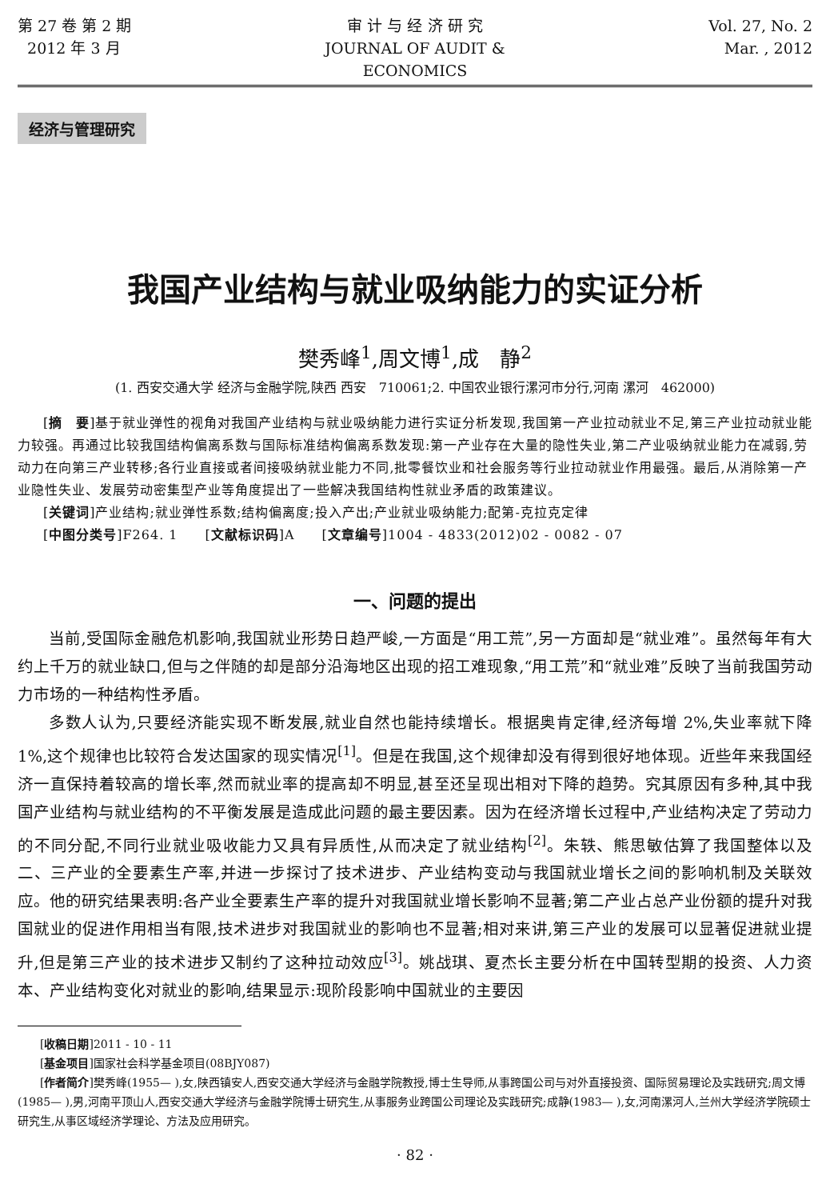第 27 卷 第 2 期
2012 年 3 月
审 计 与 经 济 研 究
JOURNAL OF AUDIT & ECONOMICS
Vol. 27, No. 2
Mar. , 2012
经济与管理研究
我国产业结构与就业吸纳能力的实证分析
樊秀峰<sup>1</sup>,周文博<sup>1</sup>,成　静<sup>2</sup>
(1. 西安交通大学 经济与金融学院,陕西 西安　710061;2. 中国农业银行漯河市分行,河南 漯河　462000)
[摘　要]基于就业弹性的视角对我国产业结构与就业吸纳能力进行实证分析发现,我国第一产业拉动就业不足,第三产业拉动就业能力较强。再通过比较我国结构偏离系数与国际标准结构偏离系数发现:第一产业存在大量的隐性失业,第二产业吸纳就业能力在减弱,劳动力在向第三产业转移;各行业直接或者间接吸纳就业能力不同,批零餐饮业和社会服务等行业拉动就业作用最强。最后,从消除第一产业隐性失业、发展劳动密集型产业等角度提出了一些解决我国结构性就业矛盾的政策建议。
[关键词]产业结构;就业弹性系数;结构偏离度;投入产出;产业就业吸纳能力;配第-克拉克定律
[中图分类号]F264. 1　　[文献标识码]A　　[文章编号]1004 - 4833(2012)02 - 0082 - 07
一、问题的提出
当前,受国际金融危机影响,我国就业形势日趋严峻,一方面是“用工荒”,另一方面却是“就业难”。虽然每年有大约上千万的就业缺口,但与之伴随的却是部分沿海地区出现的招工难现象,“用工荒”和“就业难”反映了当前我国劳动力市场的一种结构性矛盾。
多数人认为,只要经济能实现不断发展,就业自然也能持续增长。根据奥肯定律,经济每增 2%,失业率就下降 1%,这个规律也比较符合发达国家的现实情况<sup>[1]</sup>。但是在我国,这个规律却没有得到很好地体现。近些年来我国经济一直保持着较高的增长率,然而就业率的提高却不明显,甚至还呈现出相对下降的趋势。究其原因有多种,其中我国产业结构与就业结构的不平衡发展是造成此问题的最主要因素。因为在经济增长过程中,产业结构决定了劳动力的不同分配,不同行业就业吸收能力又具有异质性,从而决定了就业结构<sup>[2]</sup>。朱轶、熊思敏估算了我国整体以及二、三产业的全要素生产率,并进一步探讨了技术进步、产业结构变动与我国就业增长之间的影响机制及关联效应。他的研究结果表明:各产业全要素生产率的提升对我国就业增长影响不显著;第二产业占总产业份额的提升对我国就业的促进作用相当有限,技术进步对我国就业的影响也不显著;相对来讲,第三产业的发展可以显著促进就业提升,但是第三产业的技术进步又制约了这种拉动效应<sup>[3]</sup>。姚战琪、夏杰长主要分析在中国转型期的投资、人力资本、产业结构变化对就业的影响,结果显示:现阶段影响中国就业的主要因
[收稿日期]2011 - 10 - 11
[基金项目]国家社会科学基金项目(08BJY087)
[作者简介]樊秀峰(1955— ),女,陕西镇安人,西安交通大学经济与金融学院教授,博士生导师,从事跨国公司与对外直接投资、国际贸易理论及实践研究;周文博(1985— ),男,河南平顶山人,西安交通大学经济与金融学院博士研究生,从事服务业跨国公司理论及实践研究;成静(1983— ),女,河南漯河人,兰州大学经济学院硕士研究生,从事区域经济学理论、方法及应用研究。
· 82 ·